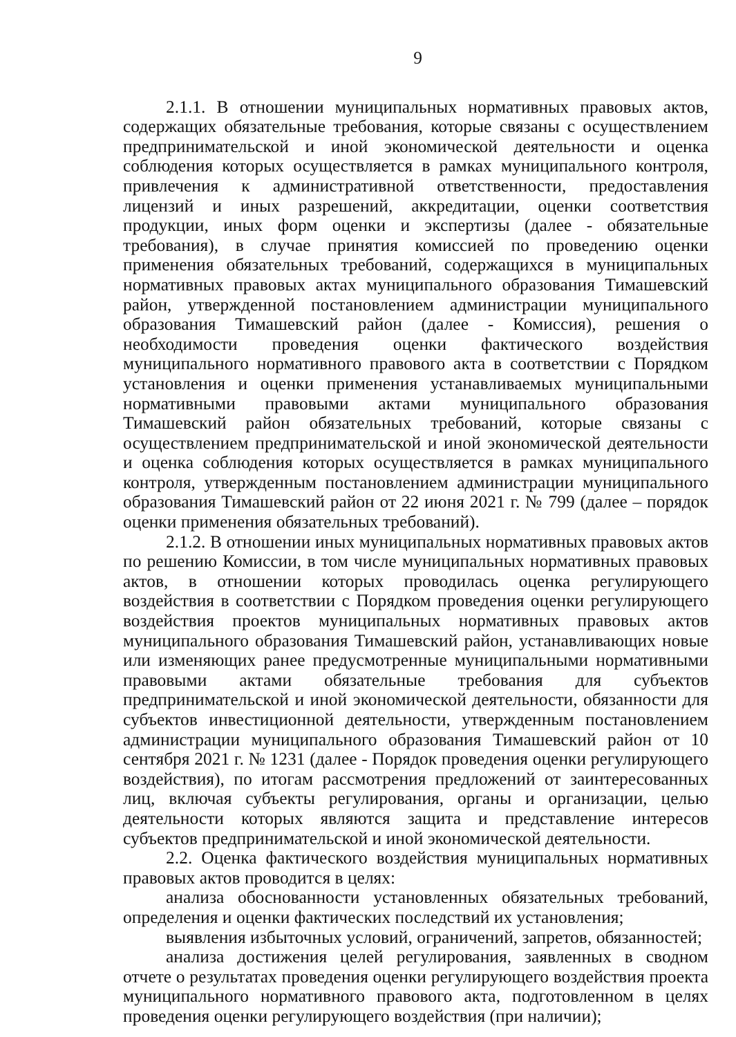9
2.1.1. В отношении муниципальных нормативных правовых актов, содержащих обязательные требования, которые связаны с осуществлением предпринимательской и иной экономической деятельности и оценка соблюдения которых осуществляется в рамках муниципального контроля, привлечения к административной ответственности, предоставления лицензий и иных разрешений, аккредитации, оценки соответствия продукции, иных форм оценки и экспертизы (далее - обязательные требования), в случае принятия комиссией по проведению оценки применения обязательных требований, содержащихся в муниципальных нормативных правовых актах муниципального образования Тимашевский район, утвержденной постановлением администрации муниципального образования Тимашевский район (далее - Комиссия), решения о необходимости проведения оценки фактического воздействия муниципального нормативного правового акта в соответствии с Порядком установления и оценки применения устанавливаемых муниципальными нормативными правовыми актами муниципального образования Тимашевский район обязательных требований, которые связаны с осуществлением предпринимательской и иной экономической деятельности и оценка соблюдения которых осуществляется в рамках муниципального контроля, утвержденным постановлением администрации муниципального образования Тимашевский район от 22 июня 2021 г. № 799 (далее – порядок оценки применения обязательных требований).
2.1.2. В отношении иных муниципальных нормативных правовых актов по решению Комиссии, в том числе муниципальных нормативных правовых актов, в отношении которых проводилась оценка регулирующего воздействия в соответствии с Порядком проведения оценки регулирующего воздействия проектов муниципальных нормативных правовых актов муниципального образования Тимашевский район, устанавливающих новые или изменяющих ранее предусмотренные муниципальными нормативными правовыми актами обязательные требования для субъектов предпринимательской и иной экономической деятельности, обязанности для субъектов инвестиционной деятельности, утвержденным постановлением администрации муниципального образования Тимашевский район от 10 сентября 2021 г. № 1231 (далее - Порядок проведения оценки регулирующего воздействия), по итогам рассмотрения предложений от заинтересованных лиц, включая субъекты регулирования, органы и организации, целью деятельности которых являются защита и представление интересов субъектов предпринимательской и иной экономической деятельности.
2.2. Оценка фактического воздействия муниципальных нормативных правовых актов проводится в целях:
анализа обоснованности установленных обязательных требований, определения и оценки фактических последствий их установления;
выявления избыточных условий, ограничений, запретов, обязанностей;
анализа достижения целей регулирования, заявленных в сводном отчете о результатах проведения оценки регулирующего воздействия проекта муниципального нормативного правового акта, подготовленном в целях проведения оценки регулирующего воздействия (при наличии);